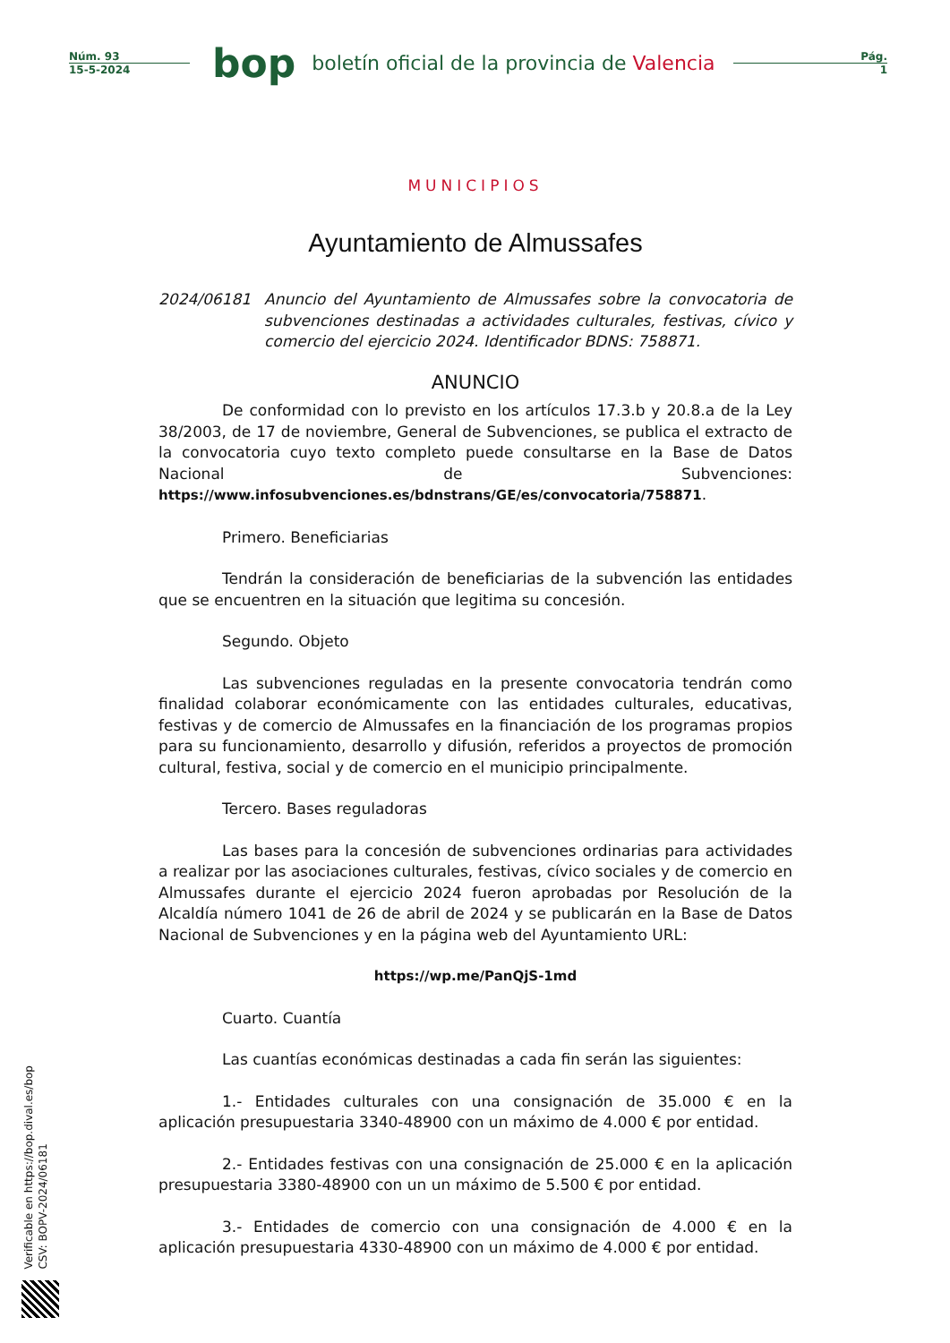Núm. 93
15-5-2024
bop
boletín oficial de la provincia de Valencia
Pág.
1
MUNICIPIOS
Ayuntamiento de Almussafes
2024/06181 Anuncio del Ayuntamiento de Almussafes sobre la convocatoria de subvenciones destinadas a actividades culturales, festivas, cívico y comercio del ejercicio 2024. Identificador BDNS: 758871.
ANUNCIO
De conformidad con lo previsto en los artículos 17.3.b y 20.8.a de la Ley 38/2003, de 17 de noviembre, General de Subvenciones, se publica el extracto de la convocatoria cuyo texto completo puede consultarse en la Base de Datos Nacional de Subvenciones: https://www.infosubvenciones.es/bdnstrans/GE/es/convocatoria/758871.
Primero. Beneficiarias
Tendrán la consideración de beneficiarias de la subvención las entidades que se encuentren en la situación que legitima su concesión.
Segundo. Objeto
Las subvenciones reguladas en la presente convocatoria tendrán como finalidad colaborar económicamente con las entidades culturales, educativas, festivas y de comercio de Almussafes en la financiación de los programas propios para su funcionamiento, desarrollo y difusión, referidos a proyectos de promoción cultural, festiva, social y de comercio en el municipio principalmente.
Tercero. Bases reguladoras
Las bases para la concesión de subvenciones ordinarias para actividades a realizar por las asociaciones culturales, festivas, cívico sociales y de comercio en Almussafes durante el ejercicio 2024 fueron aprobadas por Resolución de la Alcaldía número 1041 de 26 de abril de 2024 y se publicarán en la Base de Datos Nacional de Subvenciones y en la página web del Ayuntamiento URL:
https://wp.me/PanQjS-1md
Cuarto. Cuantía
Las cuantías económicas destinadas a cada fin serán las siguientes:
1.- Entidades culturales con una consignación de 35.000 € en la aplicación presupuestaria 3340-48900 con un máximo de 4.000 € por entidad.
2.- Entidades festivas con una consignación de 25.000 € en la aplicación presupuestaria 3380-48900 con un un máximo de 5.500 € por entidad.
3.- Entidades de comercio con una consignación de 4.000 € en la aplicación presupuestaria 4330-48900 con un máximo de 4.000 € por entidad.
Verificable en https://bop.dival.es/bop
CSV: BOPV-2024/06181